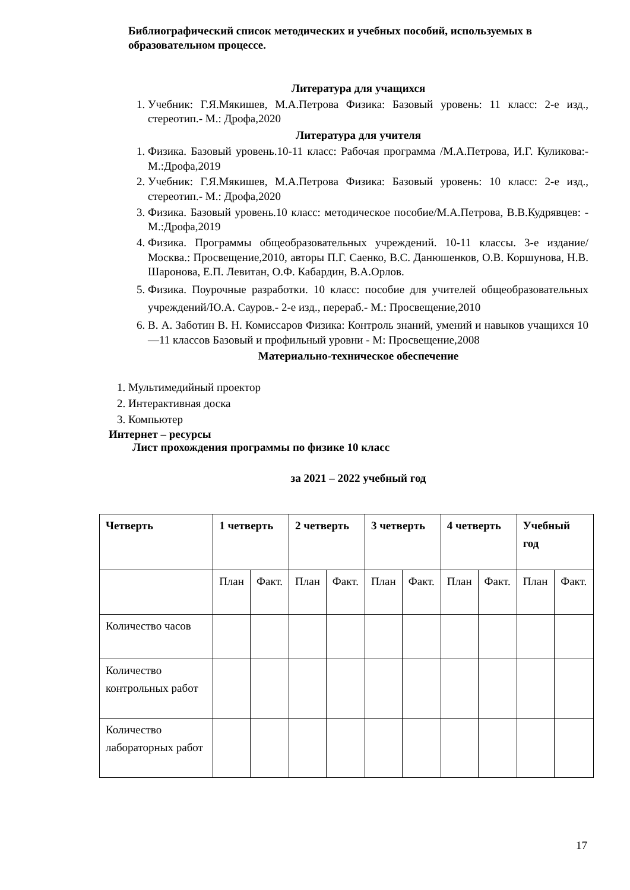Библиографический список методических и учебных пособий, используемых в образовательном процессе.
Литература для учащихся
1. Учебник: Г.Я.Мякишев, М.А.Петрова Физика: Базовый уровень: 11 класс: 2-е изд., стереотип.- М.: Дрофа,2020
Литература для учителя
1. Физика. Базовый уровень.10-11 класс: Рабочая программа /М.А.Петрова, И.Г. Куликова:- М.:Дрофа,2019
2. Учебник: Г.Я.Мякишев, М.А.Петрова Физика: Базовый уровень: 10 класс: 2-е изд., стереотип.- М.: Дрофа,2020
3. Физика. Базовый уровень.10 класс: методическое пособие/М.А.Петрова, В.В.Кудрявцев: - М.:Дрофа,2019
4. Физика. Программы общеобразовательных учреждений. 10-11 классы. 3-е издание/ Москва.: Просвещение,2010, авторы П.Г. Саенко, В.С. Данюшенков, О.В. Коршунова, Н.В. Шаронова, Е.П. Левитан, О.Ф. Кабардин, В.А.Орлов.
5. Физика. Поурочные разработки. 10 класс: пособие для учителей общеобразовательных учреждений/Ю.А. Сауров.- 2-е изд., перераб.- М.: Просвещение,2010
6. В. А. Заботин В. Н. Комиссаров Физика: Контроль знаний, умений и навыков учащихся 10—11 классов Базовый и профильный уровни - М: Просвещение,2008
Материально-техническое обеспечение
1. Мультимедийный проектор
2. Интерактивная доска
3. Компьютер
Интернет – ресурсы
Лист прохождения программы по физике 10 класс
за 2021 – 2022 учебный год
| Четверть | 1 четверть | | 2 четверть | | 3 четверть | | 4 четверть | | Учебный год | |
| --- | --- | --- | --- | --- | --- | --- | --- | --- | --- | --- |
| | План | Факт. | План | Факт. | План | Факт. | План | Факт. | План | Факт. |
| Количество часов | | | | | | | | | | |
| Количество контрольных работ | | | | | | | | | | |
| Количество лабораторных работ | | | | | | | | | | |
17